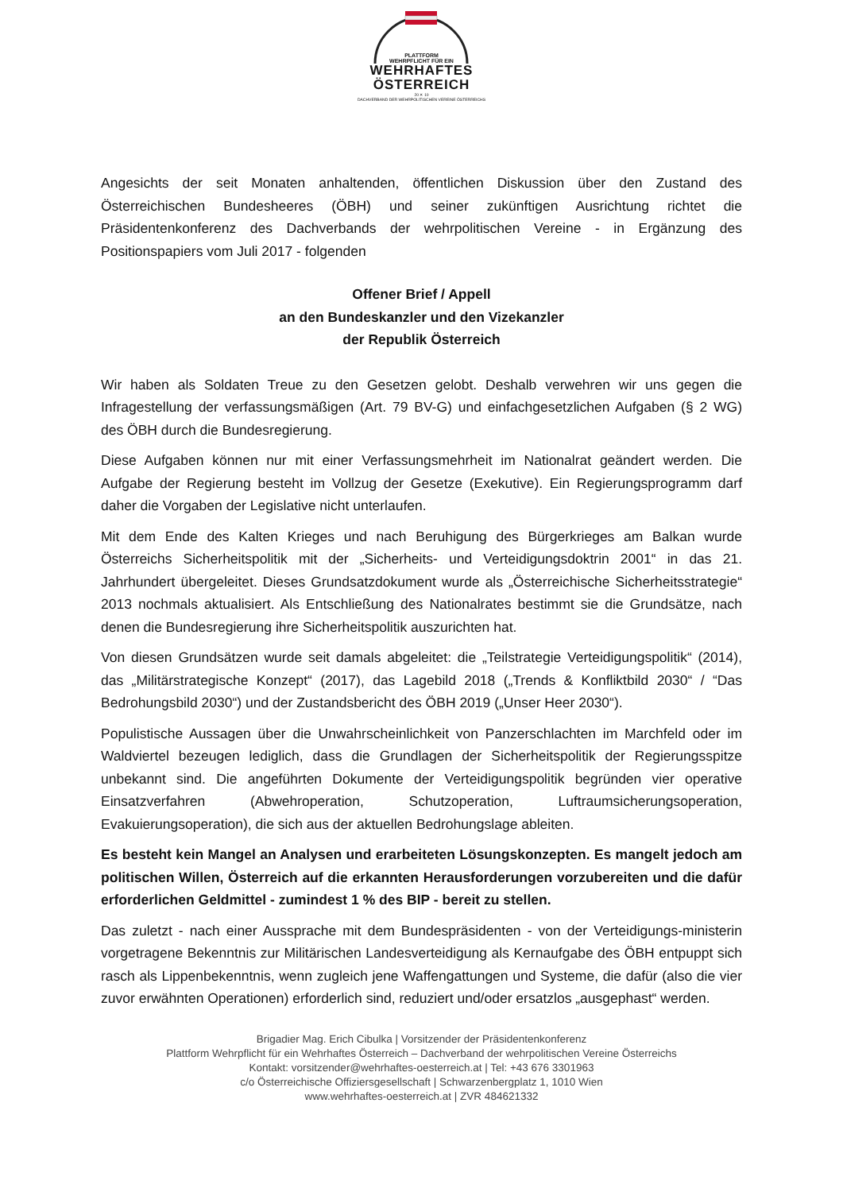PLATTFORM
WEHRPFLICHT FÜR EIN
WEHRHAFTES
ÖSTERREICH
20 ✕ 10
DACHVERBAND DER WEHRPOLITISCHEN VEREINE ÖSTERREICHS
Angesichts der seit Monaten anhaltenden, öffentlichen Diskussion über den Zustand des Österreichischen Bundesheeres (ÖBH) und seiner zukünftigen Ausrichtung richtet die Präsidentenkonferenz des Dachverbands der wehrpolitischen Vereine - in Ergänzung des Positionspapiers vom Juli 2017 - folgenden
Offener Brief / Appell
an den Bundeskanzler und den Vizekanzler
der Republik Österreich
Wir haben als Soldaten Treue zu den Gesetzen gelobt. Deshalb verwehren wir uns gegen die Infragestellung der verfassungsmäßigen (Art. 79 BV-G) und einfachgesetzlichen Aufgaben (§ 2 WG) des ÖBH durch die Bundesregierung.
Diese Aufgaben können nur mit einer Verfassungsmehrheit im Nationalrat geändert werden. Die Aufgabe der Regierung besteht im Vollzug der Gesetze (Exekutive). Ein Regierungsprogramm darf daher die Vorgaben der Legislative nicht unterlaufen.
Mit dem Ende des Kalten Krieges und nach Beruhigung des Bürgerkrieges am Balkan wurde Österreichs Sicherheitspolitik mit der „Sicherheits- und Verteidigungsdoktrin 2001“ in das 21. Jahrhundert übergeleitet. Dieses Grundsatzdokument wurde als „Österreichische Sicherheitsstrategie“ 2013 nochmals aktualisiert. Als Entschließung des Nationalrates bestimmt sie die Grundsätze, nach denen die Bundesregierung ihre Sicherheitspolitik auszurichten hat.
Von diesen Grundsätzen wurde seit damals abgeleitet: die „Teilstrategie Verteidigungspolitik“ (2014), das „Militärstrategische Konzept“ (2017), das Lagebild 2018 („Trends & Konfliktbild 2030“ / “Das Bedrohungsbild 2030“) und der Zustandsbericht des ÖBH 2019 („Unser Heer 2030“).
Populistische Aussagen über die Unwahrscheinlichkeit von Panzerschlachten im Marchfeld oder im Waldviertel bezeugen lediglich, dass die Grundlagen der Sicherheitspolitik der Regierungsspitze unbekannt sind. Die angeführten Dokumente der Verteidigungspolitik begründen vier operative Einsatzverfahren (Abwehroperation, Schutzoperation, Luftraumsicherungsoperation, Evakuierungsoperation), die sich aus der aktuellen Bedrohungslage ableiten.
Es besteht kein Mangel an Analysen und erarbeiteten Lösungskonzepten. Es mangelt jedoch am politischen Willen, Österreich auf die erkannten Herausforderungen vorzubereiten und die dafür erforderlichen Geldmittel - zumindest 1 % des BIP - bereit zu stellen.
Das zuletzt - nach einer Aussprache mit dem Bundespräsidenten - von der Verteidigungs-ministerin vorgetragene Bekenntnis zur Militärischen Landesverteidigung als Kernaufgabe des ÖBH entpuppt sich rasch als Lippenbekenntnis, wenn zugleich jene Waffengattungen und Systeme, die dafür (also die vier zuvor erwähnten Operationen) erforderlich sind, reduziert und/oder ersatzlos „ausgephast“ werden.
Brigadier Mag. Erich Cibulka | Vorsitzender der Präsidentenkonferenz
Plattform Wehrpflicht für ein Wehrhaftes Österreich – Dachverband der wehrpolitischen Vereine Österreichs
Kontakt: vorsitzender@wehrhaftes-oesterreich.at | Tel: +43 676 3301963
c/o Österreichische Offiziersgesellschaft | Schwarzenbergplatz 1, 1010 Wien
www.wehrhaftes-oesterreich.at | ZVR 484621332